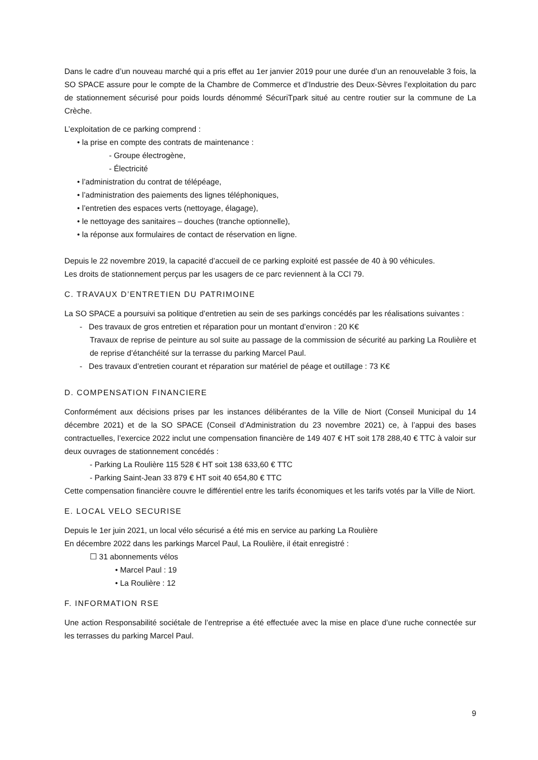Dans le cadre d’un nouveau marché qui a pris effet au 1er janvier 2019 pour une durée d’un an renouvelable 3 fois, la SO SPACE assure pour le compte de la Chambre de Commerce et d’Industrie des Deux-Sèvres l’exploitation du parc de stationnement sécurisé pour poids lourds dénommé SécuriTpark situé au centre routier sur la commune de La Crèche.
L’exploitation de ce parking comprend :
• la prise en compte des contrats de maintenance :
- Groupe électrogène,
- Électricité
• l’administration du contrat de télépéage,
• l’administration des paiements des lignes téléphoniques,
• l’entretien des espaces verts (nettoyage, élagage),
• le nettoyage des sanitaires – douches (tranche optionnelle),
• la réponse aux formulaires de contact de réservation en ligne.
Depuis le 22 novembre 2019, la capacité d’accueil de ce parking exploité est passée de 40 à 90 véhicules.
Les droits de stationnement perçus par les usagers de ce parc reviennent à la CCI 79.
C. TRAVAUX D’ENTRETIEN DU PATRIMOINE
La SO SPACE a poursuivi sa politique d’entretien au sein de ses parkings concédés par les réalisations suivantes :
- Des travaux de gros entretien et réparation pour un montant d’environ : 20 K€
Travaux de reprise de peinture au sol suite au passage de la commission de sécurité au parking La Roulière et de reprise d’étanchéité sur la terrasse du parking Marcel Paul.
- Des travaux d’entretien courant et réparation sur matériel de péage et outillage : 73 K€
D. COMPENSATION FINANCIERE
Conformément aux décisions prises par les instances délibérantes de la Ville de Niort (Conseil Municipal du 14 décembre 2021) et de la SO SPACE (Conseil d’Administration du 23 novembre 2021) ce, à l’appui des bases contractuelles, l’exercice 2022 inclut une compensation financière de 149 407 € HT soit 178 288,40 € TTC à valoir sur deux ouvrages de stationnement concédés :
- Parking La Roulière 115 528 € HT soit 138 633,60 € TTC
- Parking Saint-Jean 33 879 € HT soit 40 654,80 € TTC
Cette compensation financière couvre le différentiel entre les tarifs économiques et les tarifs votés par la Ville de Niort.
E. LOCAL VELO SECURISE
Depuis le 1er juin 2021, un local vélo sécurisé a été mis en service au parking La Roulière
En décembre 2022 dans les parkings Marcel Paul, La Roulière, il était enregistré :
☐ 31 abonnements vélos
• Marcel Paul : 19
• La Roulière : 12
F. INFORMATION RSE
Une action Responsabilité sociétale de l’entreprise a été effectuée avec la mise en place d’une ruche connectée sur les terrasses du parking Marcel Paul.
9